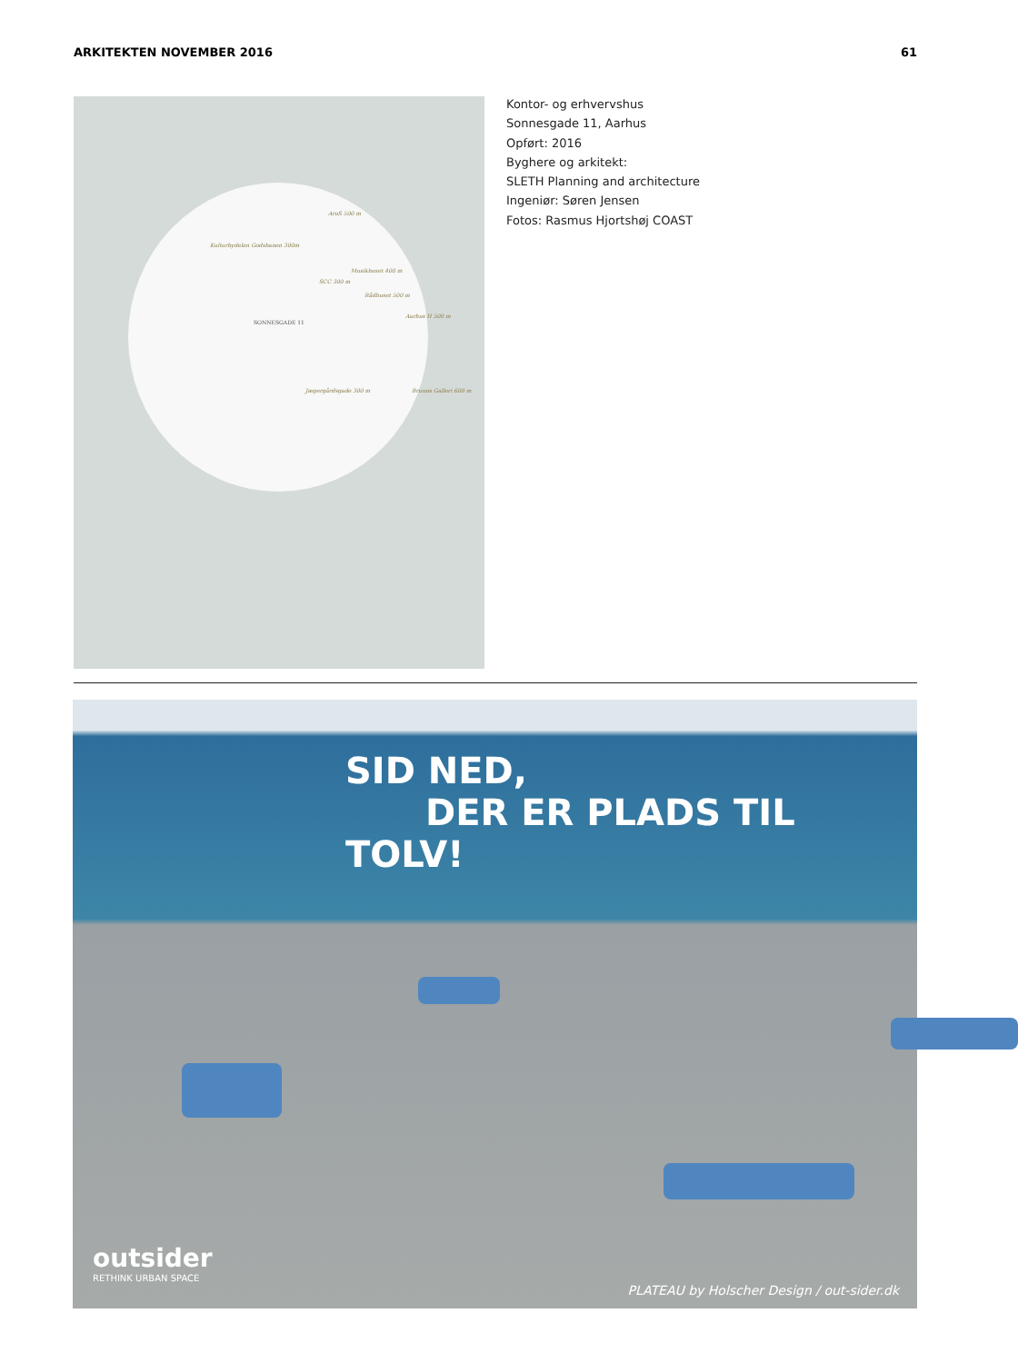ARKITEKTEN NOVEMBER 2016 61
AroS 500 m
Kulturbydelen Godsbanen 300m
Musikhuset 400 m
SCC 300 m
Rådhuset 500 m
Aarhus H 500 m
SONNESGADE 11
Jægergårdsgade 300 m Bruuns Galleri 600 m
Kontor- og erhvervshus
Sonnesgade 11, Aarhus
Opført: 2016
Byghere og arkitekt:
SLETH Planning and architecture
Ingeniør: Søren Jensen
Fotos: Rasmus Hjortshøj COAST
SID NED,
DER ER PLADS TIL TOLV!
outsider
RETHINK URBAN SPACE
PLATEAU by Holscher Design / out-sider.dk